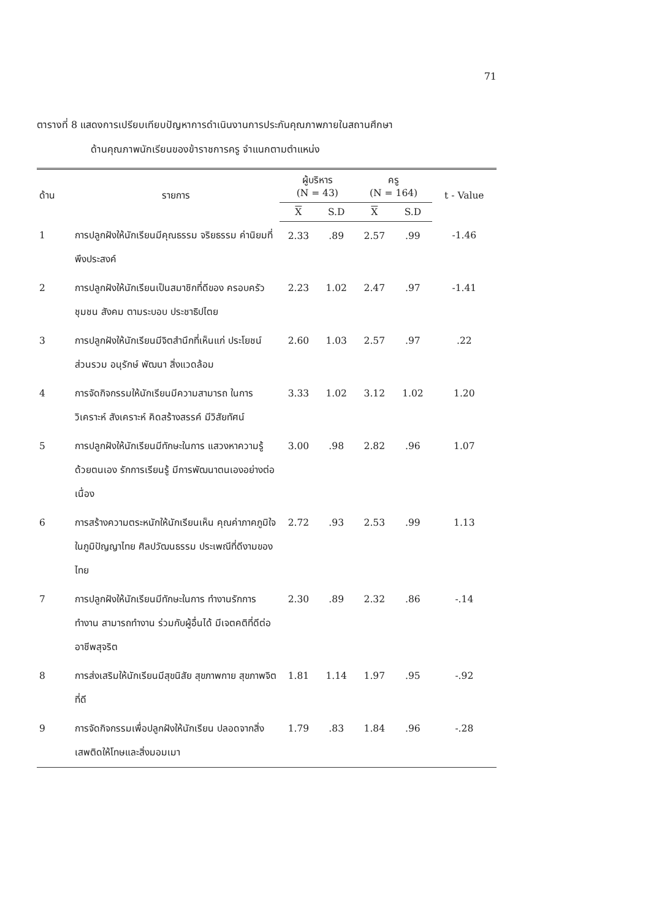71
ตารางที่ 8 แสดงการเปรียบเทียบปัญหาการดำเนินงานการประกันคุณภาพภายในสถานศึกษา
ด้านคุณภาพนักเรียนของข้าราชการครู จำแนกตามตำแหน่ง
| ด้าน | รายการ | ผู้บริหาร (N = 43) | | ครู (N = 164) | | t - Value |
| --- | --- | --- | --- | --- | --- | --- |
| | | X | S.D | X | S.D | |
| 1 | การปลูกฝังให้นักเรียนมีคุณธรรม จริยธรรม ค่านิยมที่พึงประสงค์ | 2.33 | .89 | 2.57 | .99 | -1.46 |
| 2 | การปลูกฝังให้นักเรียนเป็นสมาชิกที่ดีของ ครอบครัว ชุมชน สังคม ตามระบอบ ประชาธิปไตย | 2.23 | 1.02 | 2.47 | .97 | -1.41 |
| 3 | การปลูกฝังให้นักเรียนมีจิตสำนึกที่เห็นแก่ ประโยชน์ส่วนรวม อนุรักษ์ พัฒนา สิ่งแวดล้อม | 2.60 | 1.03 | 2.57 | .97 | .22 |
| 4 | การจัดกิจกรรมให้นักเรียนมีความสามารถ ในการวิเคราะห์ สังเคราะห์ คิดสร้างสรรค์ มีวิสัยทัศน์ | 3.33 | 1.02 | 3.12 | 1.02 | 1.20 |
| 5 | การปลูกฝังให้นักเรียนมีทักษะในการ แสวงหาความรู้ด้วยตนเอง รักการเรียนรู้ มีการพัฒนาตนเองอย่างต่อเนื่อง | 3.00 | .98 | 2.82 | .96 | 1.07 |
| 6 | การสร้างความตระหนักให้นักเรียนเห็น คุณค่าภาคภูมิใจในภูมิปัญญาไทย ศิลปวัฒนธรรม ประเพณีที่ดีงามของไทย | 2.72 | .93 | 2.53 | .99 | 1.13 |
| 7 | การปลูกฝังให้นักเรียนมีทักษะในการ ทำงานรักการทำงาน สามารถทำงาน ร่วมกับผู้อื่นได้ มีเจตคติที่ดีต่ออาชีพสุจริต | 2.30 | .89 | 2.32 | .86 | -.14 |
| 8 | การส่งเสริมให้นักเรียนมีสุขนิสัย สุขภาพกาย สุขภาพจิตที่ดี | 1.81 | 1.14 | 1.97 | .95 | -.92 |
| 9 | การจัดกิจกรรมเพื่อปลูกฝังให้นักเรียน ปลอดจากสิ่งเสพติดให้โทษและสิ่งมอมเมา | 1.79 | .83 | 1.84 | .96 | -.28 |